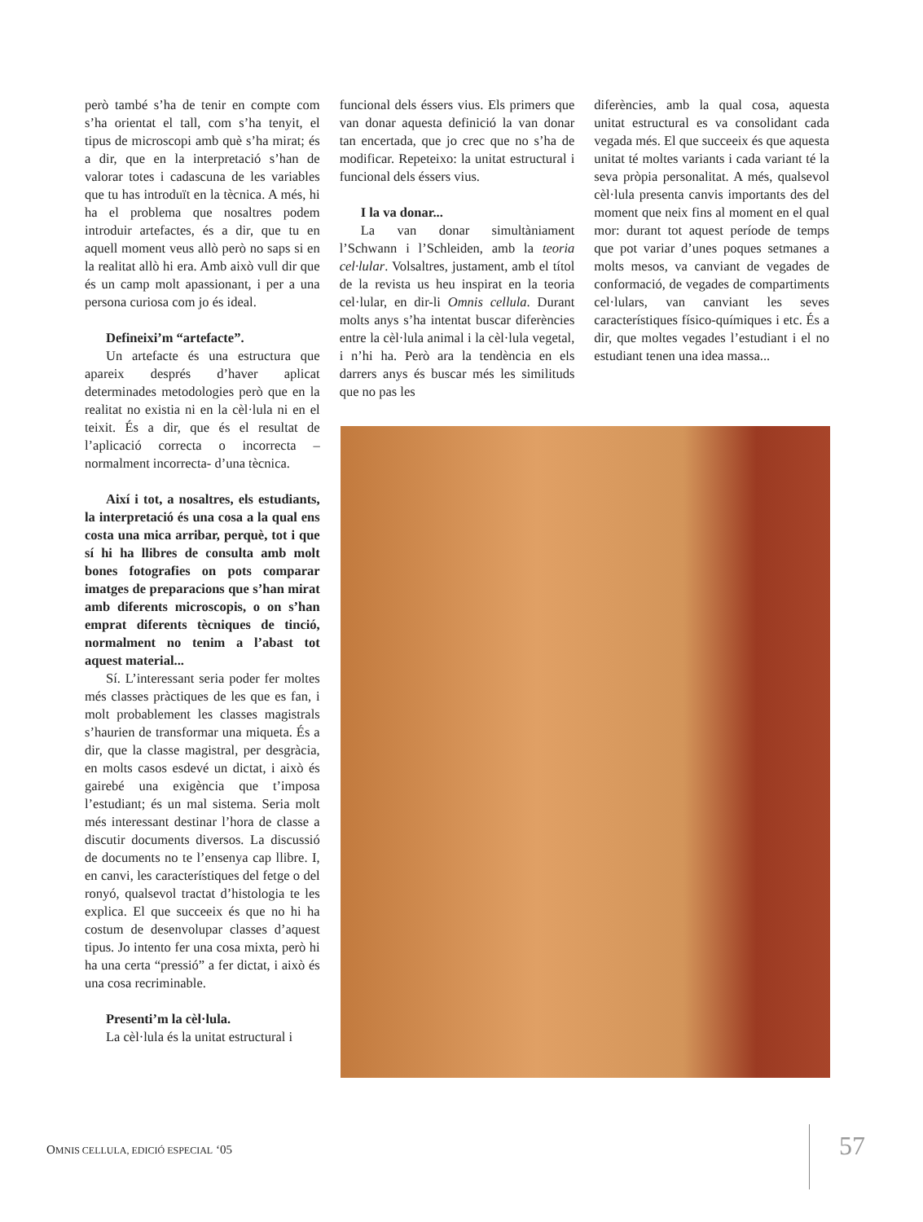però també s’ha de tenir en compte com s’ha orientat el tall, com s’ha tenyit, el tipus de microscopi amb què s’ha mirat; és a dir, que en la interpretació s’han de valorar totes i cadascuna de les variables que tu has introduït en la tècnica. A més, hi ha el problema que nosaltres podem introduir artefactes, és a dir, que tu en aquell moment veus allò però no saps si en la realitat allò hi era. Amb això vull dir que és un camp molt apassionant, i per a una persona curiosa com jo és ideal.
Defineixi’m “artefacte”.
Un artefacte és una estructura que apareix després d’haver aplicat determinades metodologies però que en la realitat no existia ni en la cèl·lula ni en el teixit. És a dir, que és el resultat de l’aplicació correcta o incorrecta –normalment incorrecta- d’una tècnica.
Així i tot, a nosaltres, els estudiants, la interpretació és una cosa a la qual ens costa una mica arribar, perquè, tot i que sí hi ha llibres de consulta amb molt bones fotografies on pots comparar imatges de preparacions que s’han mirat amb diferents microscopis, o on s’han emprat diferents tècniques de tinció, normalment no tenim a l’abast tot aquest material...
Sí. L’interessant seria poder fer moltes més classes pràctiques de les que es fan, i molt probablement les classes magistrals s’haurien de transformar una miqueta. És a dir, que la classe magistral, per desgràcia, en molts casos esdevé un dictat, i això és gairebé una exigència que t’imposa l’estudiant; és un mal sistema. Seria molt més interessant destinar l’hora de classe a discutir documents diversos. La discussió de documents no te l’ensenya cap llibre. I, en canvi, les característiques del fetge o del ronyó, qualsevol tractat d’histologia te les explica. El que succeeix és que no hi ha costum de desenvolupar classes d’aquest tipus. Jo intento fer una cosa mixta, però hi ha una certa “pressió” a fer dictat, i això és una cosa recriminable.
Presenti’m la cèl·lula.
La cèl·lula és la unitat estructural i
funcional dels éssers vius. Els primers que van donar aquesta definició la van donar tan encertada, que jo crec que no s’ha de modificar. Repeteixo: la unitat estructural i funcional dels éssers vius.
I la va donar...
La van donar simultàniament l’Schwann i l’Schleiden, amb la teoria cel·lular. Volsaltres, justament, amb el títol de la revista us heu inspirat en la teoria cel·lular, en dir-li Omnis cellula. Durant molts anys s’ha intentat buscar diferències entre la cèl·lula animal i la cèl·lula vegetal, i n’hi ha. Però ara la tendència en els darrers anys és buscar més les similituds que no pas les
diferències, amb la qual cosa, aquesta unitat estructural es va consolidant cada vegada més. El que succeeix és que aquesta unitat té moltes variants i cada variant té la seva pròpia personalitat. A més, qualsevol cèl·lula presenta canvis importants des del moment que neix fins al moment en el qual mor: durant tot aquest període de temps que pot variar d’unes poques setmanes a molts mesos, va canviant de vegades de conformació, de vegades de compartiments cel·lulars, van canviant les seves característiques físico-químiques i etc. És a dir, que moltes vegades l’estudiant i el no estudiant tenen una idea massa...
OMNIS CELLULA, EDICIÓ ESPECIAL ‘05
57